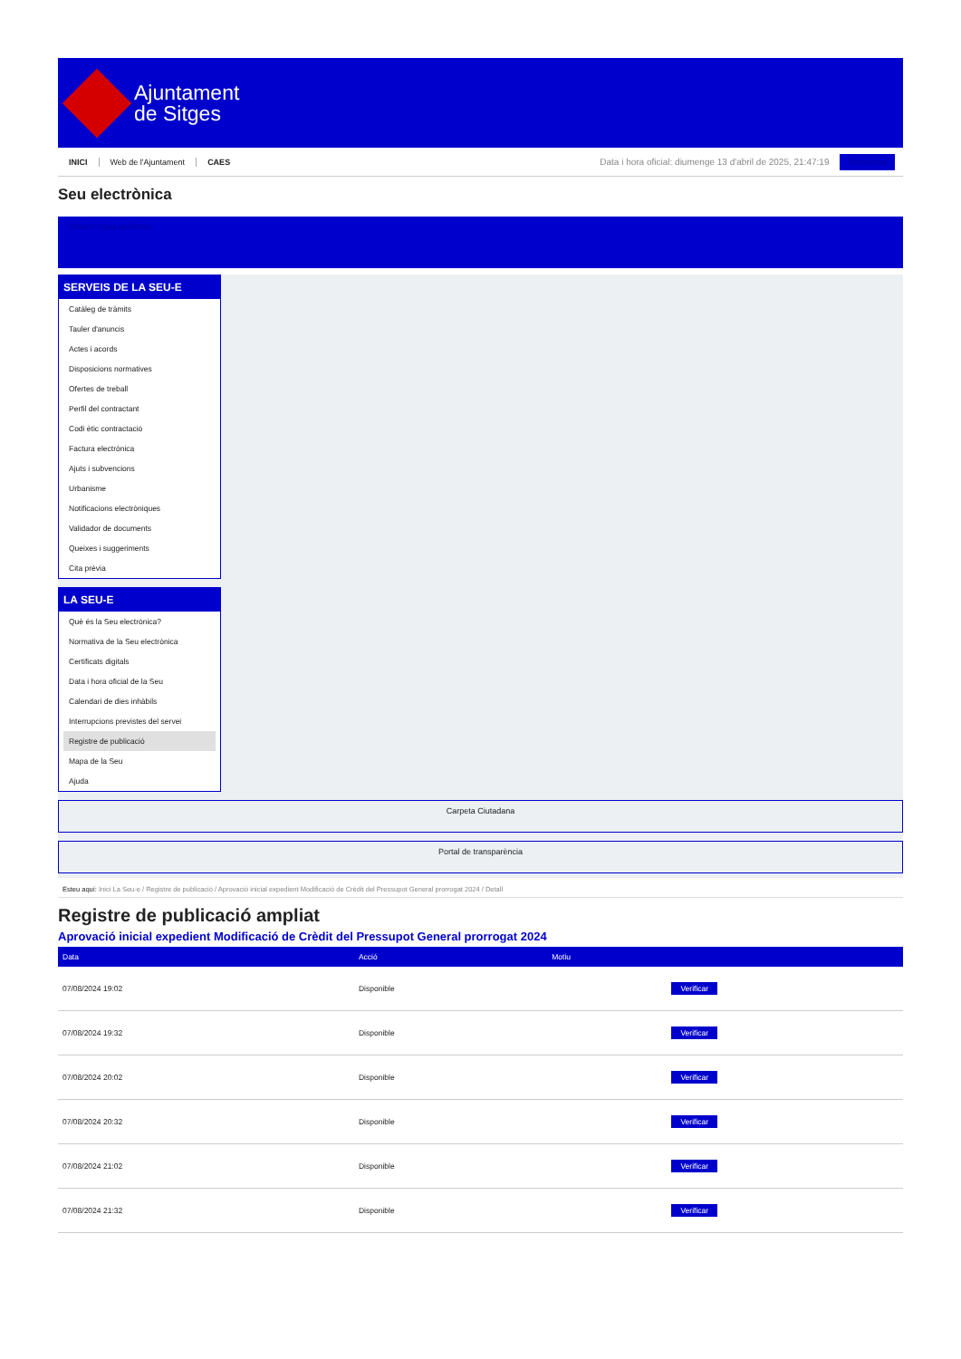Ajuntament
de Sitges
INICI Web de l'Ajuntament CAES Data i hora oficial: diumenge 13 d'abril de 2025, 21:47:19 Sincronitza
Seu electrònica
Obtenir còpia autèntica
SERVEIS DE LA SEU-E
Catàleg de tràmits
Tauler d'anuncis
Actes i acords
Disposicions normatives
Ofertes de treball
Perfil del contractant
Codi ètic contractació
Factura electrònica
Ajuts i subvencions
Urbanisme
Notificacions electròniques
Validador de documents
Queixes i suggeriments
Cita prèvia
LA SEU-E
Què és la Seu electrònica?
Normativa de la Seu electrònica
Certificats digitals
Data i hora oficial de la Seu
Calendari de dies inhàbils
Interrupcions previstes del servei
Registre de publicació
Mapa de la Seu
Ajuda
Carpeta Ciutadana
Portal de transparència
Esteu aquí: Inici La Seu-e / Registre de publicació / Aprovació inicial expedient Modificació de Crèdit del Pressupot General prorrogat 2024 / Detall
Registre de publicació ampliat
Aprovació inicial expedient Modificació de Crèdit del Pressupot General prorrogat 2024
| Data | Acció | Motiu | |
| --- | --- | --- | --- |
| 07/08/2024 19:02 | Disponible | | Verificar |
| 07/08/2024 19:32 | Disponible | | Verificar |
| 07/08/2024 20:02 | Disponible | | Verificar |
| 07/08/2024 20:32 | Disponible | | Verificar |
| 07/08/2024 21:02 | Disponible | | Verificar |
| 07/08/2024 21:32 | Disponible | | Verificar |